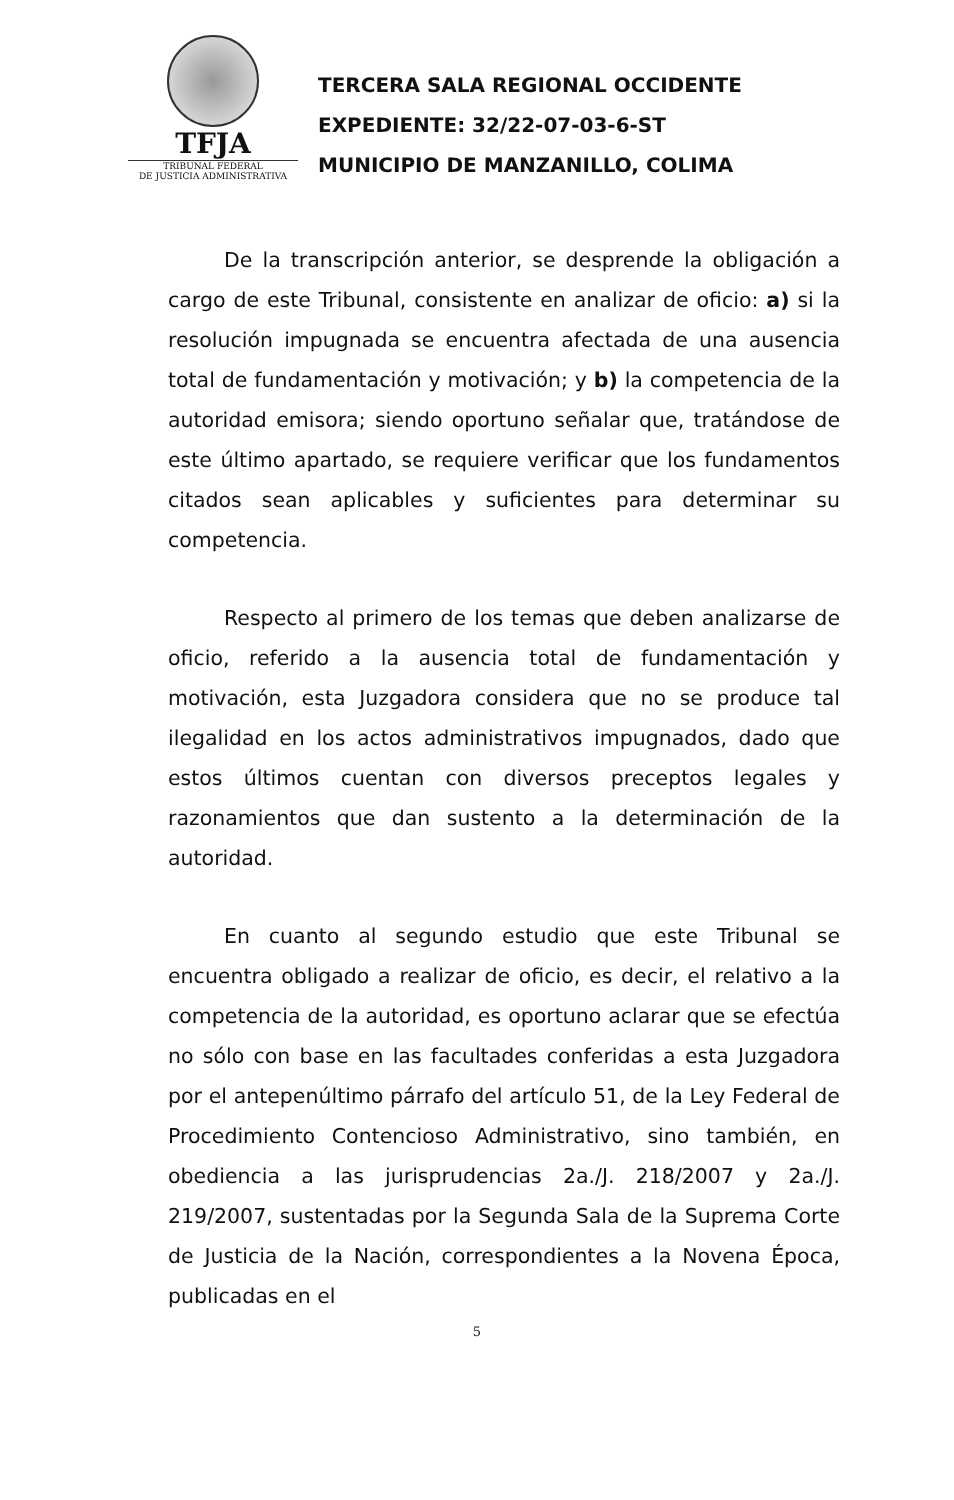TFJA
TRIBUNAL FEDERAL
DE JUSTICIA ADMINISTRATIVA
TERCERA SALA REGIONAL OCCIDENTE
EXPEDIENTE: 32/22-07-03-6-ST
MUNICIPIO DE MANZANILLO, COLIMA
De la transcripción anterior, se desprende la obligación a cargo de este Tribunal, consistente en analizar de oficio: a) si la resolución impugnada se encuentra afectada de una ausencia total de fundamentación y motivación; y b) la competencia de la autoridad emisora; siendo oportuno señalar que, tratándose de este último apartado, se requiere verificar que los fundamentos citados sean aplicables y suficientes para determinar su competencia.
Respecto al primero de los temas que deben analizarse de oficio, referido a la ausencia total de fundamentación y motivación, esta Juzgadora considera que no se produce tal ilegalidad en los actos administrativos impugnados, dado que estos últimos cuentan con diversos preceptos legales y razonamientos que dan sustento a la determinación de la autoridad.
En cuanto al segundo estudio que este Tribunal se encuentra obligado a realizar de oficio, es decir, el relativo a la competencia de la autoridad, es oportuno aclarar que se efectúa no sólo con base en las facultades conferidas a esta Juzgadora por el antepenúltimo párrafo del artículo 51, de la Ley Federal de Procedimiento Contencioso Administrativo, sino también, en obediencia a las jurisprudencias 2a./J. 218/2007 y 2a./J. 219/2007, sustentadas por la Segunda Sala de la Suprema Corte de Justicia de la Nación, correspondientes a la Novena Época, publicadas en el
5